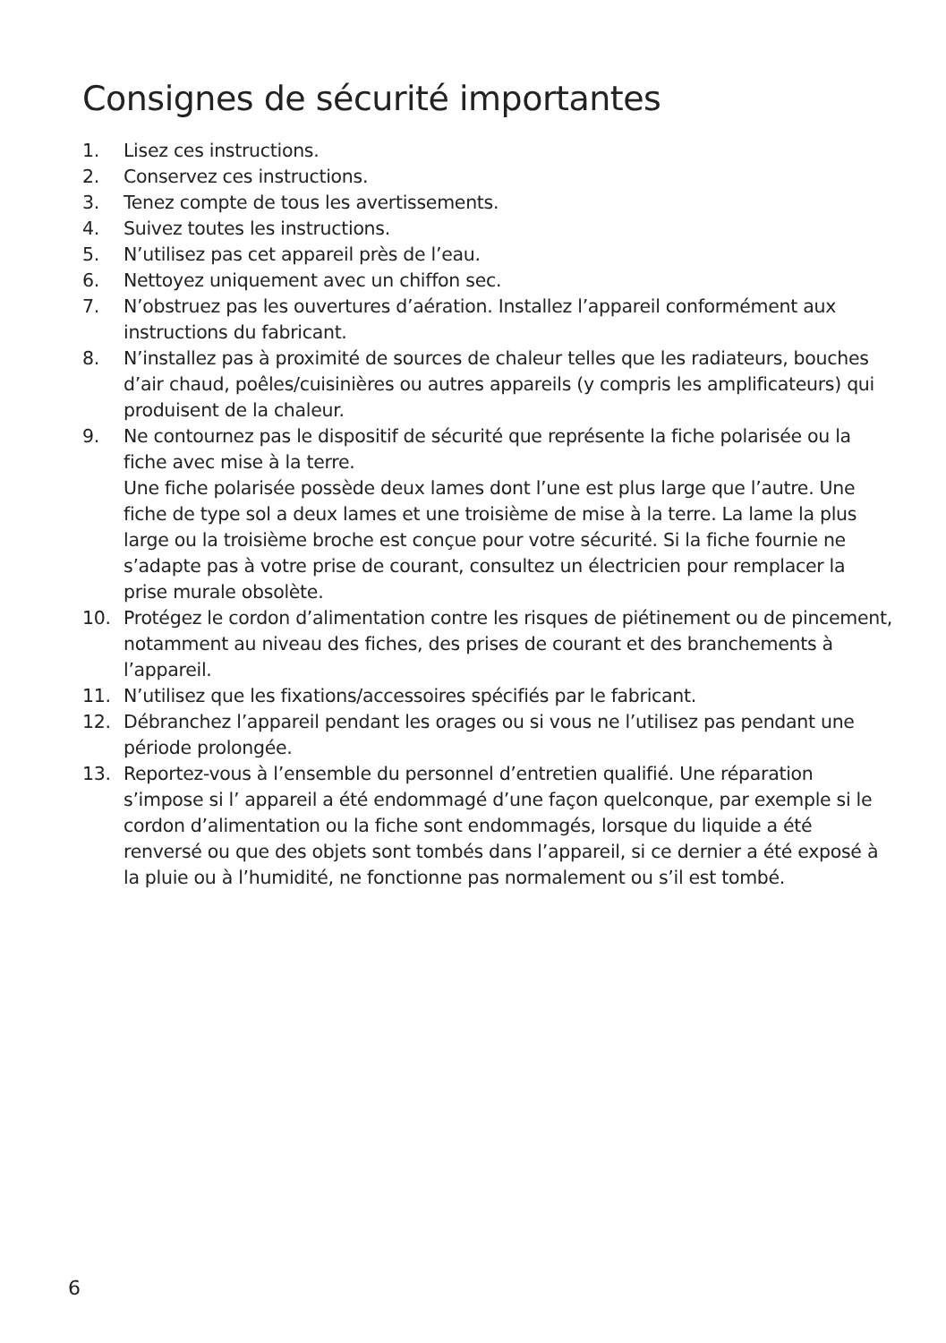Consignes de sécurité importantes
1. Lisez ces instructions.
2. Conservez ces instructions.
3. Tenez compte de tous les avertissements.
4. Suivez toutes les instructions.
5. N’utilisez pas cet appareil près de l’eau.
6. Nettoyez uniquement avec un chiffon sec.
7. N’obstruez pas les ouvertures d’aération. Installez l’appareil conformément aux instructions du fabricant.
8. N’installez pas à proximité de sources de chaleur telles que les radiateurs, bouches d’air chaud, poêles/cuisinières ou autres appareils (y compris les amplificateurs) qui produisent de la chaleur.
9. Ne contournez pas le dispositif de sécurité que représente la fiche polarisée ou la fiche avec mise à la terre.
Une fiche polarisée possède deux lames dont l’une est plus large que l’autre. Une fiche de type sol a deux lames et une troisième de mise à la terre. La lame la plus large ou la troisième broche est conçue pour votre sécurité. Si la fiche fournie ne s’adapte pas à votre prise de courant, consultez un électricien pour remplacer la prise murale obsolète.
10. Protégez le cordon d’alimentation contre les risques de piétinement ou de pincement, notamment au niveau des fiches, des prises de courant et des branchements à l’appareil.
11. N’utilisez que les fixations/accessoires spécifiés par le fabricant.
12. Débranchez l’appareil pendant les orages ou si vous ne l’utilisez pas pendant une période prolongée.
13. Reportez-vous à l’ensemble du personnel d’entretien qualifié. Une réparation s’impose si l’ appareil a été endommagé d’une façon quelconque, par exemple si le cordon d’alimentation ou la fiche sont endommagés, lorsque du liquide a été renversé ou que des objets sont tombés dans l’appareil, si ce dernier a été exposé à la pluie ou à l’humidité, ne fonctionne pas normalement ou s’il est tombé.
6